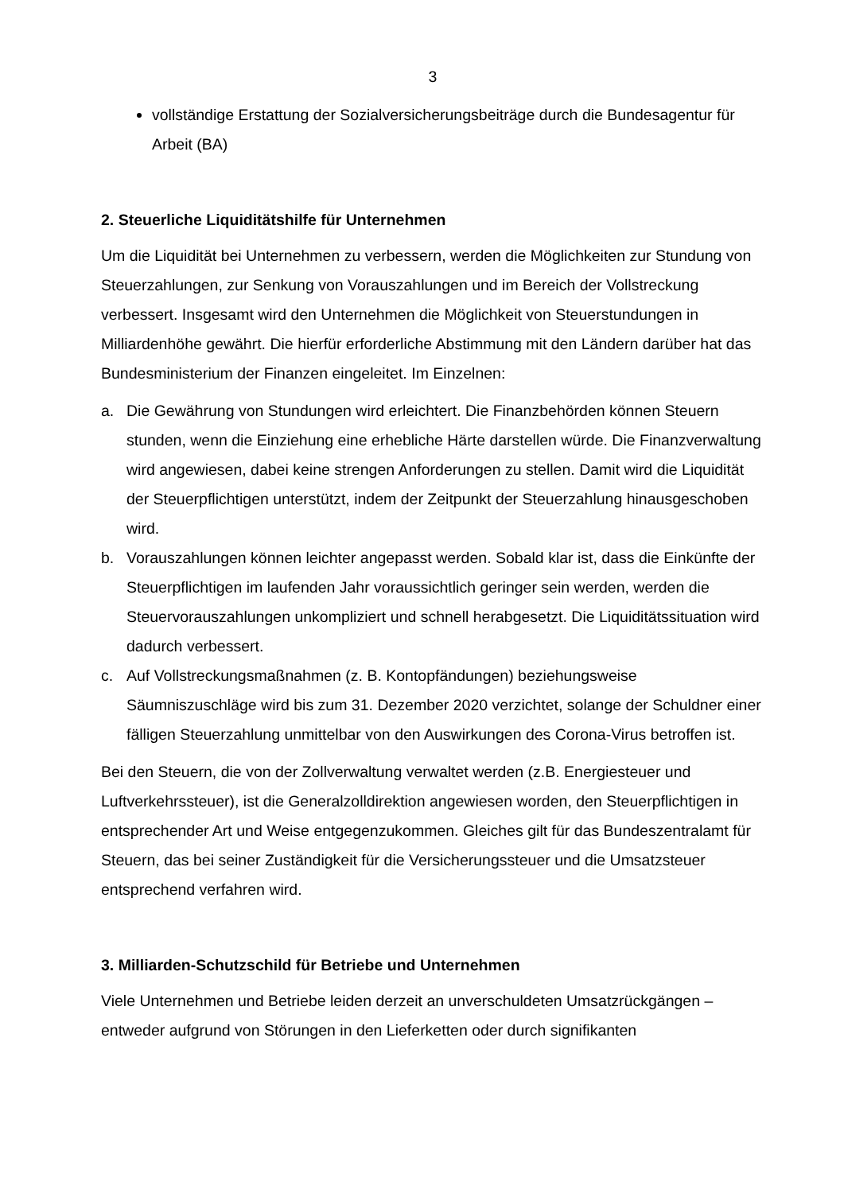3
vollständige Erstattung der Sozialversicherungsbeiträge durch die Bundesagentur für Arbeit (BA)
2. Steuerliche Liquiditätshilfe für Unternehmen
Um die Liquidität bei Unternehmen zu verbessern, werden die Möglichkeiten zur Stundung von Steuerzahlungen, zur Senkung von Vorauszahlungen und im Bereich der Vollstreckung verbessert. Insgesamt wird den Unternehmen die Möglichkeit von Steuerstundungen in Milliardenhöhe gewährt. Die hierfür erforderliche Abstimmung mit den Ländern darüber hat das Bundesministerium der Finanzen eingeleitet. Im Einzelnen:
a. Die Gewährung von Stundungen wird erleichtert. Die Finanzbehörden können Steuern stunden, wenn die Einziehung eine erhebliche Härte darstellen würde. Die Finanzverwaltung wird angewiesen, dabei keine strengen Anforderungen zu stellen. Damit wird die Liquidität der Steuerpflichtigen unterstützt, indem der Zeitpunkt der Steuerzahlung hinausgeschoben wird.
b. Vorauszahlungen können leichter angepasst werden. Sobald klar ist, dass die Einkünfte der Steuerpflichtigen im laufenden Jahr voraussichtlich geringer sein werden, werden die Steuervorauszahlungen unkompliziert und schnell herabgesetzt. Die Liquiditätssituation wird dadurch verbessert.
c. Auf Vollstreckungsmaßnahmen (z. B. Kontopfändungen) beziehungsweise Säumniszuschläge wird bis zum 31. Dezember 2020 verzichtet, solange der Schuldner einer fälligen Steuerzahlung unmittelbar von den Auswirkungen des Corona-Virus betroffen ist.
Bei den Steuern, die von der Zollverwaltung verwaltet werden (z.B. Energiesteuer und Luftverkehrssteuer), ist die Generalzolldirektion angewiesen worden, den Steuerpflichtigen in entsprechender Art und Weise entgegenzukommen. Gleiches gilt für das Bundeszentralamt für Steuern, das bei seiner Zuständigkeit für die Versicherungssteuer und die Umsatzsteuer entsprechend verfahren wird.
3. Milliarden-Schutzschild für Betriebe und Unternehmen
Viele Unternehmen und Betriebe leiden derzeit an unverschuldeten Umsatzrückgängen – entweder aufgrund von Störungen in den Lieferketten oder durch signifikanten